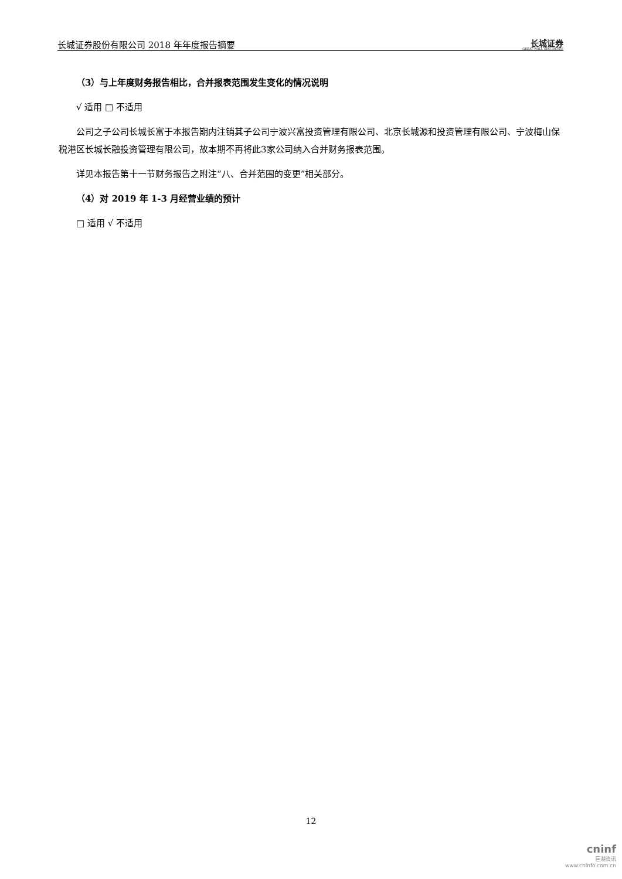长城证券股份有限公司 2018 年年度报告摘要 长城证券
GREAT WALL SECURITIES
（3）与上年度财务报告相比，合并报表范围发生变化的情况说明
√ 适用 □ 不适用
公司之子公司长城长富于本报告期内注销其子公司宁波兴富投资管理有限公司、北京长城源和投资管理有限公司、宁波梅山保税港区长城长融投资管理有限公司，故本期不再将此3家公司纳入合并财务报表范围。
详见本报告第十一节财务报告之附注“八、合并范围的变更”相关部分。
（4）对 2019 年 1-3 月经营业绩的预计
□ 适用 √ 不适用
12
cninf
巨潮资讯
www.cninfo.com.cn